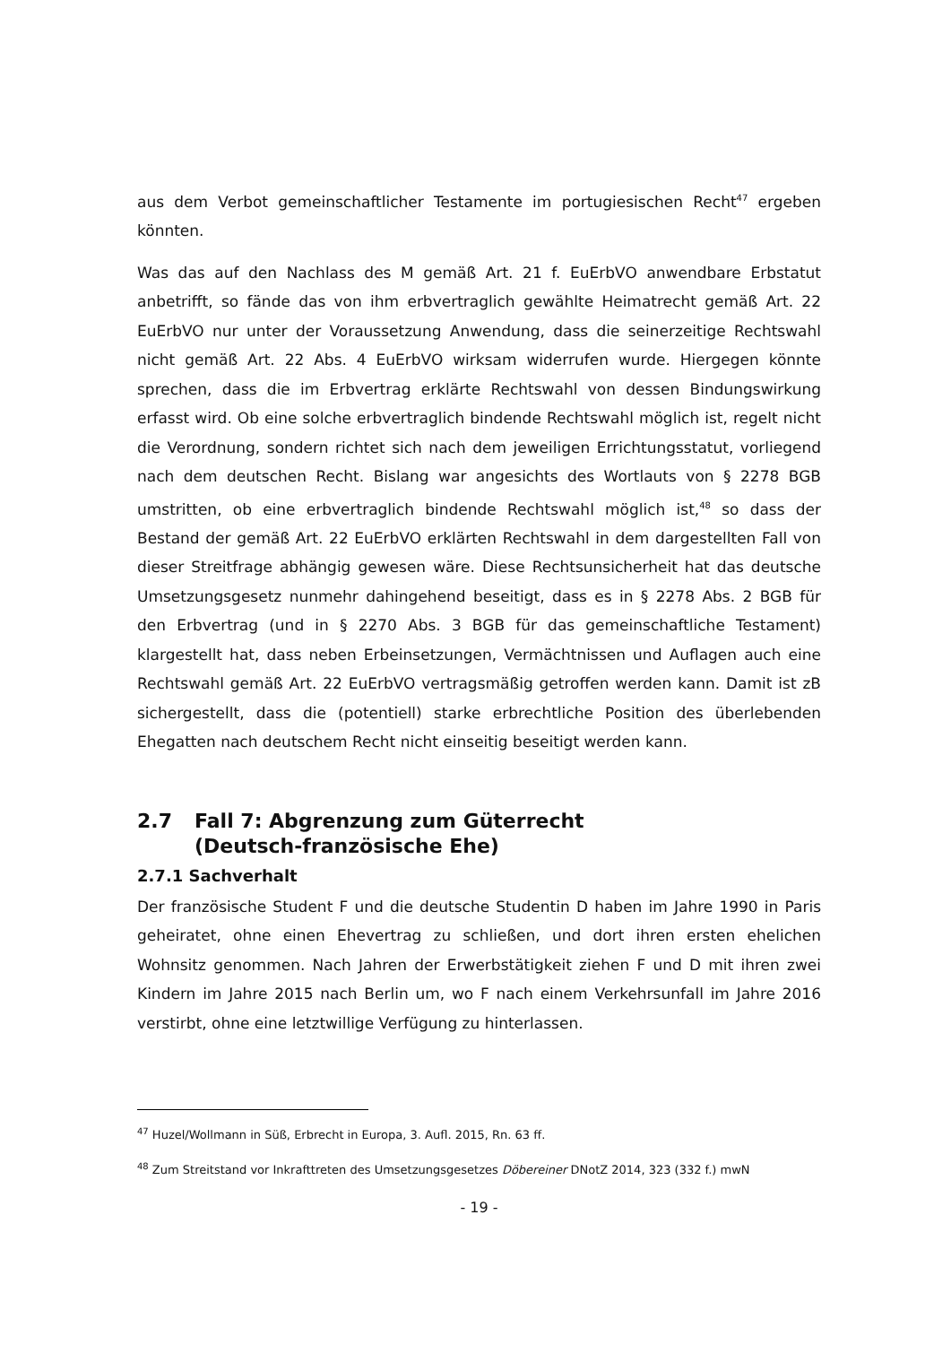aus dem Verbot gemeinschaftlicher Testamente im portugiesischen Recht<sup>47</sup> ergeben könnten.
Was das auf den Nachlass des M gemäß Art. 21 f. EuErbVO anwendbare Erbstatut anbetrifft, so fände das von ihm erbvertraglich gewählte Heimatrecht gemäß Art. 22 EuErbVO nur unter der Voraussetzung Anwendung, dass die seinerzeitige Rechtswahl nicht gemäß Art. 22 Abs. 4 EuErbVO wirksam widerrufen wurde. Hiergegen könnte sprechen, dass die im Erbvertrag erklärte Rechtswahl von dessen Bindungswirkung erfasst wird. Ob eine solche erbvertraglich bindende Rechtswahl möglich ist, regelt nicht die Verordnung, sondern richtet sich nach dem jeweiligen Errichtungsstatut, vorliegend nach dem deutschen Recht. Bislang war angesichts des Wortlauts von § 2278 BGB umstritten, ob eine erbvertraglich bindende Rechtswahl möglich ist,<sup>48</sup> so dass der Bestand der gemäß Art. 22 EuErbVO erklärten Rechtswahl in dem dargestellten Fall von dieser Streitfrage abhängig gewesen wäre. Diese Rechtsunsicherheit hat das deutsche Umsetzungsgesetz nunmehr dahingehend beseitigt, dass es in § 2278 Abs. 2 BGB für den Erbvertrag (und in § 2270 Abs. 3 BGB für das gemeinschaftliche Testament) klargestellt hat, dass neben Erbeinsetzungen, Vermächtnissen und Auflagen auch eine Rechtswahl gemäß Art. 22 EuErbVO vertragsmäßig getroffen werden kann. Damit ist zB sichergestellt, dass die (potentiell) starke erbrechtliche Position des überlebenden Ehegatten nach deutschem Recht nicht einseitig beseitigt werden kann.
2.7 Fall 7: Abgrenzung zum Güterrecht
(Deutsch-französische Ehe)
2.7.1 Sachverhalt
Der französische Student F und die deutsche Studentin D haben im Jahre 1990 in Paris geheiratet, ohne einen Ehevertrag zu schließen, und dort ihren ersten ehelichen Wohnsitz genommen. Nach Jahren der Erwerbstätigkeit ziehen F und D mit ihren zwei Kindern im Jahre 2015 nach Berlin um, wo F nach einem Verkehrsunfall im Jahre 2016 verstirbt, ohne eine letztwillige Verfügung zu hinterlassen.
<sup>47</sup> Huzel/Wollmann in Süß, Erbrecht in Europa, 3. Aufl. 2015, Rn. 63 ff.
<sup>48</sup> Zum Streitstand vor Inkrafttreten des Umsetzungsgesetzes Döbereiner DNotZ 2014, 323 (332 f.) mwN
- 19 -